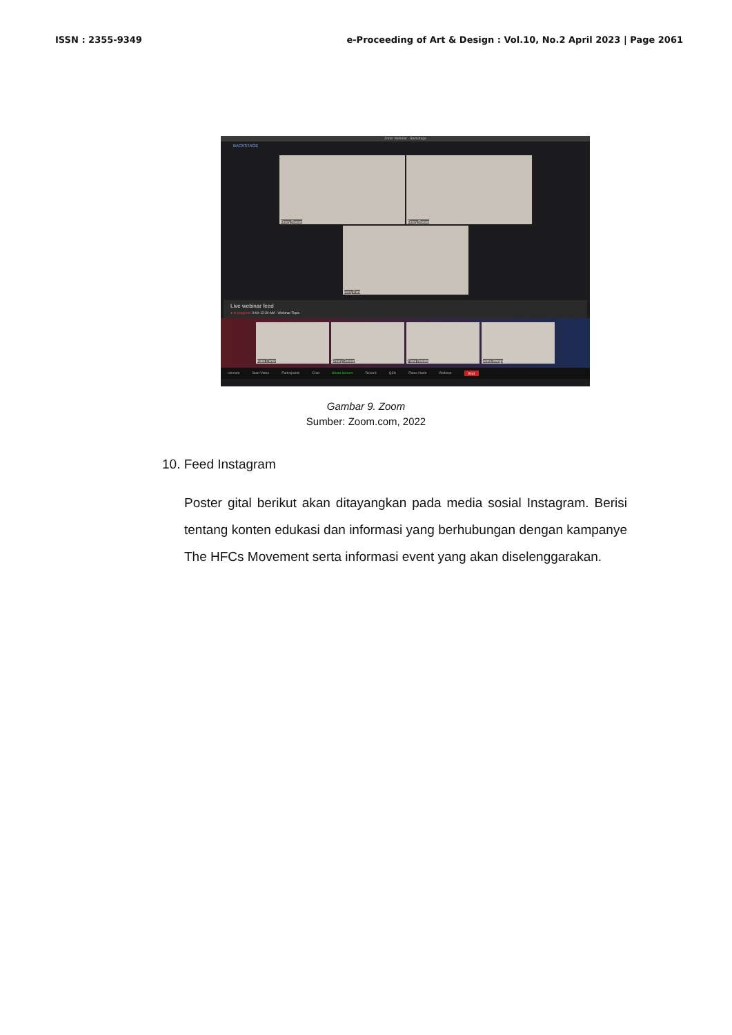ISSN : 2355-9349 e-Proceeding of Art & Design : Vol.10, No.2 April 2023 | Page 2061
Zoom Webinar · Backstage
BACKSTAGE
Emery Rosser
Emery Rosser
Herry Park
Live webinar feed
● In progress 9:00-12:30 AM · Webinar Topic
Katie Carter
Emery Rosser
Tiana Dokidis
Anika Mango
Unmute Start Video Participants Chat Share Screen Record Q&A Raise Hand Webinar End
Gambar 9. Zoom
Sumber: Zoom.com, 2022
10. Feed Instagram
Poster gital berikut akan ditayangkan pada media sosial Instagram. Berisi tentang konten edukasi dan informasi yang berhubungan dengan kampanye The HFCs Movement serta informasi event yang akan diselenggarakan.